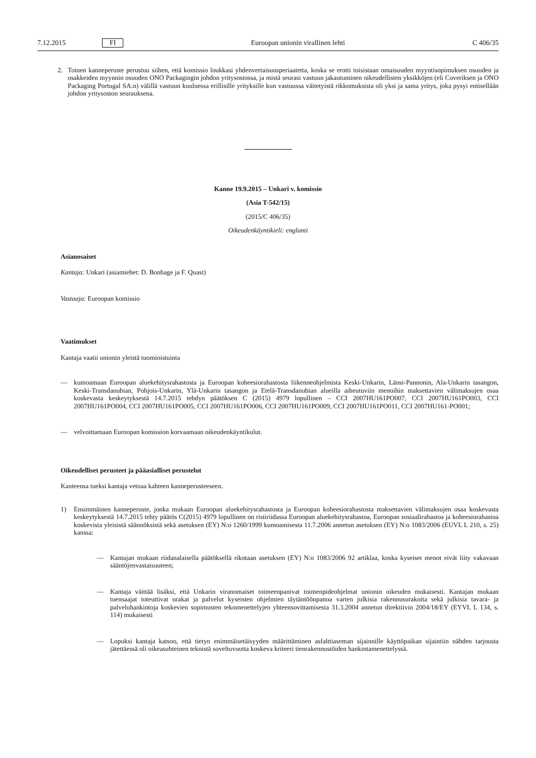7.12.2015 FI Euroopan unionin virallinen lehti C 406/35
2. Toinen kanneperuste perustuu siihen, että komissio loukkasi yhdenvertaisuusperiaatetta, koska se erotti toisistaan omaisuuden myyntisopimuksen osuuden ja osakkeiden myynnin osuuden ONO Packagingin johdon yritysostossa, ja mistä seurasi vastuun jakautuminen oikeudellisten yksikköjen (eli Coveriksen ja ONO Packaging Portugal SA:n) välillä vastuun kuuluessa erillisille yrityksille kun vastuussa väitetyistä rikkomuksista oli yksi ja sama yritys, joka pysyi entisellään johdon yritysoston seurauksena.
Kanne 19.9.2015 – Unkari v. komissio
(Asia T-542/15)
(2015/C 406/35)
Oikeudenkäyntikieli: englanti
Asianosaiset
Kantaja: Unkari (asiamiehet: D. Bonhage ja F. Quast)
Vastaaja: Euroopan komissio
Vaatimukset
Kantaja vaatii unionin yleistä tuomioistuinta
— kumoamaan Euroopan aluekehitysrahastosta ja Euroopan koheesiorahastosta liikenneohjelmista Keski-Unkarin, Länsi-Pannonin, Ala-Unkarin tasangon, Keski-Transdanubian, Pohjois-Unkarin, Ylä-Unkarin tasangon ja Etelä-Transdanubian alueilla aiheutuviin menoihin maksettavien välimaksujen osaa koskevasta keskeytyksestä 14.7.2015 tehdyn päätöksen C (2015) 4979 lopullinen – CCI 2007HU161PO007, CCI 2007HU161PO003, CCI 2007HU161PO004, CCI 2007HU161PO005, CCI 2007HU161PO006, CCI 2007HU161PO009, CCI 2007HU161PO011, CCI 2007HU161-PO001;
— velvoittamaan Euroopan komission korvaamaan oikeudenkäyntikulut.
Oikeudelliset perusteet ja pääasialliset perustelut
Kanteensa tueksi kantaja vetoaa kahteen kanneperusteeseen.
1) Ensimmäinen kanneperuste, jonka mukaan Euroopan aluekehitysrahastosta ja Euroopan koheesiorahastosta maksettavien välimaksujen osaa koskevasta keskeytyksestä 14.7.2015 tehty päätös C(2015) 4979 lopullinen on ristiriidassa Euroopan aluekehitysrahastoa, Euroopan sosiaalirahastoa ja koheesiorahastoa koskevista yleisistä säännöksistä sekä asetuksen (EY) N:o 1260/1999 kumoamisesta 11.7.2006 annetun asetuksen (EY) N:o 1083/2006 (EUVL L 210, s. 25) kanssa:
— Kantajan mukaan riidanalaisella päätöksellä rikotaan asetuksen (EY) N:o 1083/2006 92 artiklaa, koska kyseiset menot eivät liity vakavaan sääntöjenvastaisuuteen;
— Kantaja väittää lisäksi, että Unkarin viranomaiset toimeenpanivat toimenpideohjelmat unionin oikeuden mukaisesti. Kantajan mukaan tuensaajat toteuttivat urakat ja palvelut kyseisten ohjelmien täytäntöönpanoa varten julkisia rakennusurakoita sekä julkisia tavara- ja palveluhankintoja koskevien sopimusten tekomenettelyjen yhteensovittamisesta 31.3.2004 annetun direktiivin 2004/18/EY (EYVL L 134, s. 114) mukaisesti
— Lopuksi kantaja katsoo, että tietyn enimmäisetäisyyden määrittäminen asfalttiaseman sijainnille käyttöpaikan sijaintiin nähden tarjousta jätettäessä oli oikeasuhteinen teknistä soveltuvuutta koskeva kriteeri tienrakennustöiden hankintamenettelyssä.